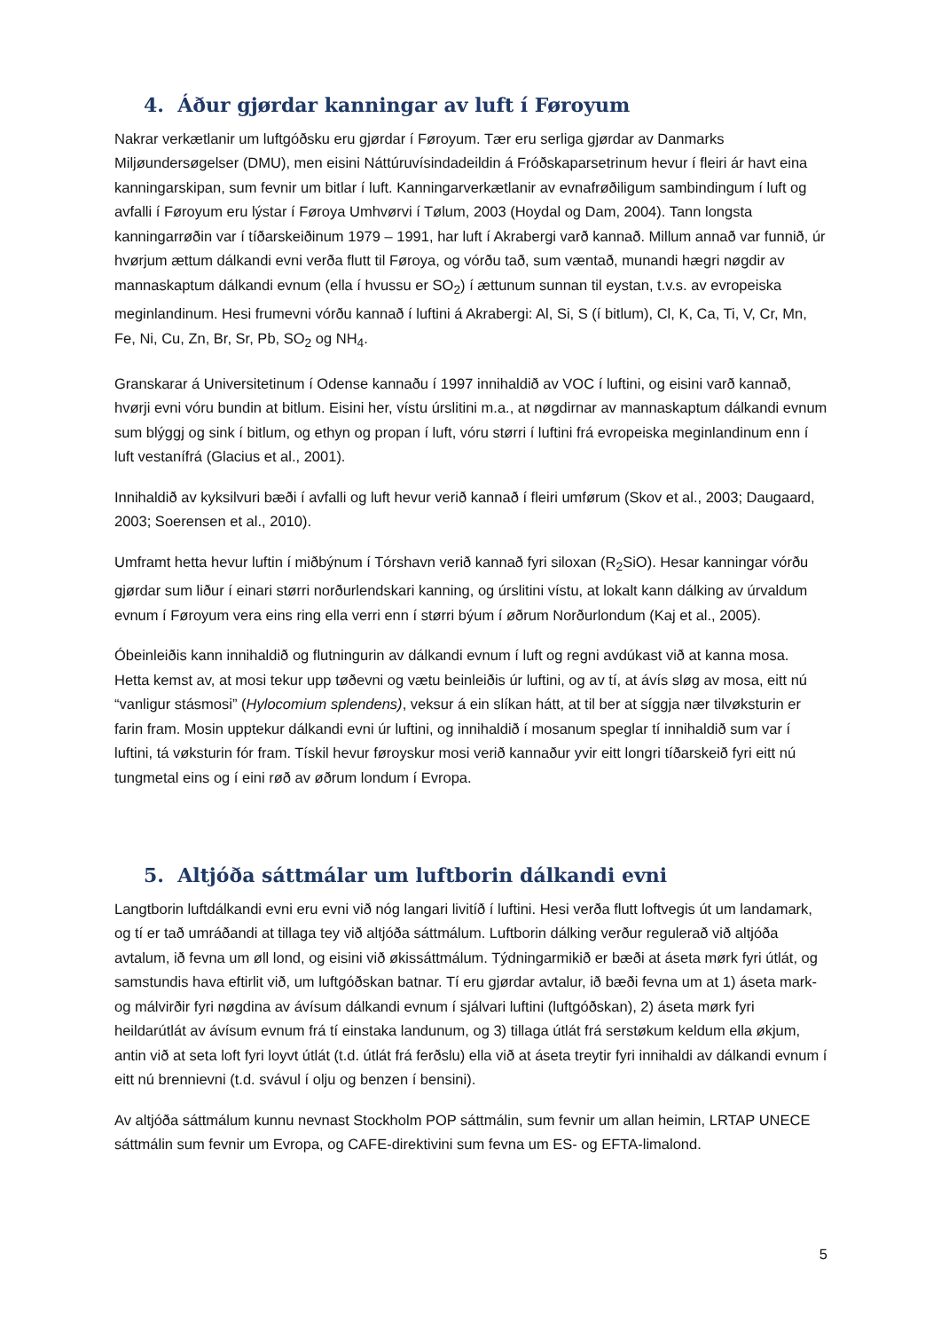4. Áður gjørdar kanningar av luft í Føroyum
Nakrar verkætlanir um luftgóðsku eru gjørdar í Føroyum. Tær eru serliga gjørdar av Danmarks Miljøundersøgelser (DMU), men eisini Náttúruvísindadeildin á Fróðskaparsetrinum hevur í fleiri ár havt eina kanningarskipan, sum fevnir um bitlar í luft. Kanningarverkætlanir av evnafrøðiligum sambindingum í luft og avfalli í Føroyum eru lýstar í Føroya Umhvørvi í Tølum, 2003 (Hoydal og Dam, 2004). Tann longsta kanningarrøðin var í tíðarskeiðinum 1979 – 1991, har luft í Akrabergi varð kannað. Millum annað var funnið, úr hvørjum ættum dálkandi evni verða flutt til Føroya, og vórðu tað, sum væntað, munandi hægri nøgdir av mannaskaptum dálkandi evnum (ella í hvussu er SO<sub>2</sub>) í ættunum sunnan til eystan, t.v.s. av evropeiska meginlandinum. Hesi frumevni vórðu kannað í luftini á Akrabergi: Al, Si, S (í bitlum), Cl, K, Ca, Ti, V, Cr, Mn, Fe, Ni, Cu, Zn, Br, Sr, Pb, SO<sub>2</sub> og NH<sub>4</sub>.
Granskarar á Universitetinum í Odense kannaðu í 1997 innihaldið av VOC í luftini, og eisini varð kannað, hvørji evni vóru bundin at bitlum. Eisini her, vístu úrslitini m.a., at nøgdirnar av mannaskaptum dálkandi evnum sum blýggj og sink í bitlum, og ethyn og propan í luft, vóru størri í luftini frá evropeiska meginlandinum enn í luft vestanífrá (Glacius et al., 2001).
Innihaldið av kyksilvuri bæði í avfalli og luft hevur verið kannað í fleiri umførum (Skov et al., 2003; Daugaard, 2003; Soerensen et al., 2010).
Umframt hetta hevur luftin í miðbýnum í Tórshavn verið kannað fyri siloxan (R<sub>2</sub>SiO). Hesar kanningar vórðu gjørdar sum liður í einari størri norðurlendskari kanning, og úrslitini vístu, at lokalt kann dálking av úrvaldum evnum í Føroyum vera eins ring ella verri enn í størri býum í øðrum Norðurlondum (Kaj et al., 2005).
Óbeinleiðis kann innihaldið og flutningurin av dálkandi evnum í luft og regni avdúkast við at kanna mosa. Hetta kemst av, at mosi tekur upp tøðevni og vætu beinleiðis úr luftini, og av tí, at ávís sløg av mosa, eitt nú “vanligur stásmosi” (Hylocomium splendens), veksur á ein slíkan hátt, at til ber at síggja nær tilvøksturin er farin fram. Mosin upptekur dálkandi evni úr luftini, og innihaldið í mosanum speglar tí innihaldið sum var í luftini, tá vøksturin fór fram. Tískil hevur føroyskur mosi verið kannaður yvir eitt longri tíðarskeið fyri eitt nú tungmetal eins og í eini røð av øðrum londum í Evropa.
5. Altjóða sáttmálar um luftborin dálkandi evni
Langtborin luftdálkandi evni eru evni við nóg langari livitíð í luftini. Hesi verða flutt loftvegis út um landamark, og tí er tað umráðandi at tillaga tey við altjóða sáttmálum. Luftborin dálking verður regulerað við altjóða avtalum, ið fevna um øll lond, og eisini við økissáttmálum. Týdningarmikið er bæði at áseta mørk fyri útlát, og samstundis hava eftirlit við, um luftgóðskan batnar. Tí eru gjørdar avtalur, ið bæði fevna um at 1) áseta mark- og málvirðir fyri nøgdina av ávísum dálkandi evnum í sjálvari luftini (luftgóðskan), 2) áseta mørk fyri heildarútlát av ávísum evnum frá tí einstaka landunum, og 3) tillaga útlát frá serstøkum keldum ella økjum, antin við at seta loft fyri loyvt útlát (t.d. útlát frá ferðslu) ella við at áseta treytir fyri innihaldi av dálkandi evnum í eitt nú brennievni (t.d. svávul í olju og benzen í bensini).
Av altjóða sáttmálum kunnu nevnast Stockholm POP sáttmálin, sum fevnir um allan heimin, LRTAP UNECE sáttmálin sum fevnir um Evropa, og CAFE-direktivini sum fevna um ES- og EFTA-limalond.
5